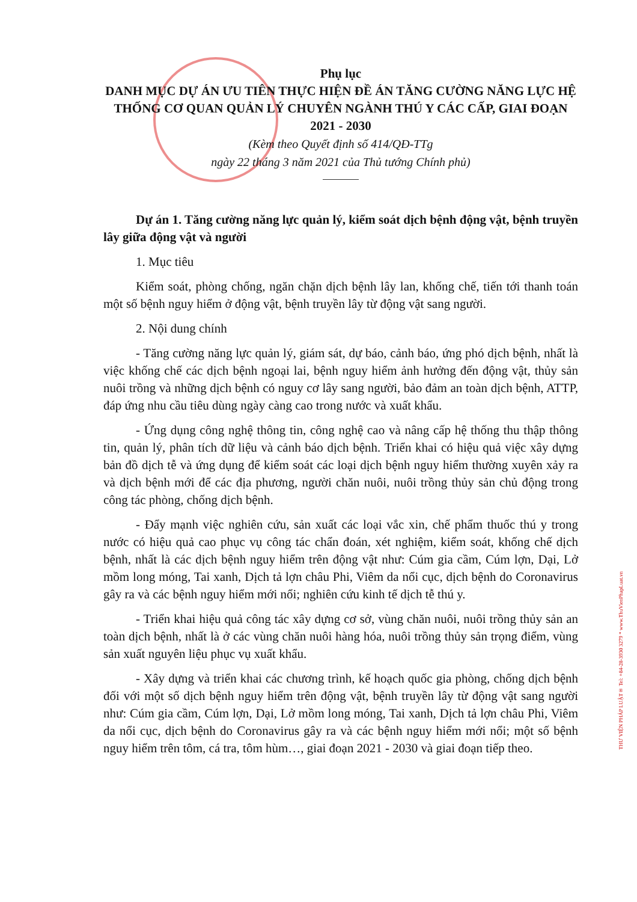Phụ lục
DANH MỤC DỰ ÁN ƯU TIÊN THỰC HIỆN ĐỀ ÁN TĂNG CƯỜNG NĂNG LỰC HỆ THỐNG CƠ QUAN QUẢN LÝ CHUYÊN NGÀNH THÚ Y CÁC CẤP, GIAI ĐOẠN 2021 - 2030
(Kèm theo Quyết định số 414/QĐ-TTg
ngày 22 tháng 3 năm 2021 của Thủ tướng Chính phủ)
Dự án 1. Tăng cường năng lực quản lý, kiểm soát dịch bệnh động vật, bệnh truyền lây giữa động vật và người
1. Mục tiêu
Kiểm soát, phòng chống, ngăn chặn dịch bệnh lây lan, khống chế, tiến tới thanh toán một số bệnh nguy hiểm ở động vật, bệnh truyền lây từ động vật sang người.
2. Nội dung chính
- Tăng cường năng lực quản lý, giám sát, dự báo, cảnh báo, ứng phó dịch bệnh, nhất là việc khống chế các dịch bệnh ngoại lai, bệnh nguy hiểm ảnh hưởng đến động vật, thủy sản nuôi trồng và những dịch bệnh có nguy cơ lây sang người, bảo đảm an toàn dịch bệnh, ATTP, đáp ứng nhu cầu tiêu dùng ngày càng cao trong nước và xuất khẩu.
- Ứng dụng công nghệ thông tin, công nghệ cao và nâng cấp hệ thống thu thập thông tin, quản lý, phân tích dữ liệu và cảnh báo dịch bệnh. Triển khai có hiệu quả việc xây dựng bản đồ dịch tễ và ứng dụng để kiểm soát các loại dịch bệnh nguy hiểm thường xuyên xảy ra và dịch bệnh mới để các địa phương, người chăn nuôi, nuôi trồng thủy sản chủ động trong công tác phòng, chống dịch bệnh.
- Đẩy mạnh việc nghiên cứu, sản xuất các loại vắc xin, chế phẩm thuốc thú y trong nước có hiệu quả cao phục vụ công tác chẩn đoán, xét nghiệm, kiểm soát, khống chế dịch bệnh, nhất là các dịch bệnh nguy hiểm trên động vật như: Cúm gia cầm, Cúm lợn, Dại, Lở mồm long móng, Tai xanh, Dịch tả lợn châu Phi, Viêm da nổi cục, dịch bệnh do Coronavirus gây ra và các bệnh nguy hiểm mới nổi; nghiên cứu kinh tế dịch tễ thú y.
- Triển khai hiệu quả công tác xây dựng cơ sở, vùng chăn nuôi, nuôi trồng thủy sản an toàn dịch bệnh, nhất là ở các vùng chăn nuôi hàng hóa, nuôi trồng thủy sản trọng điểm, vùng sản xuất nguyên liệu phục vụ xuất khẩu.
- Xây dựng và triển khai các chương trình, kế hoạch quốc gia phòng, chống dịch bệnh đối với một số dịch bệnh nguy hiểm trên động vật, bệnh truyền lây từ động vật sang người như: Cúm gia cầm, Cúm lợn, Dại, Lở mồm long móng, Tai xanh, Dịch tả lợn châu Phi, Viêm da nổi cục, dịch bệnh do Coronavirus gây ra và các bệnh nguy hiểm mới nổi; một số bệnh nguy hiểm trên tôm, cá tra, tôm hùm…, giai đoạn 2021 - 2030 và giai đoạn tiếp theo.
THƯ VIỆN PHÁP LUẬT® Tel: +84-28-3930 3279 * www.ThuVienPhapLuat.vn